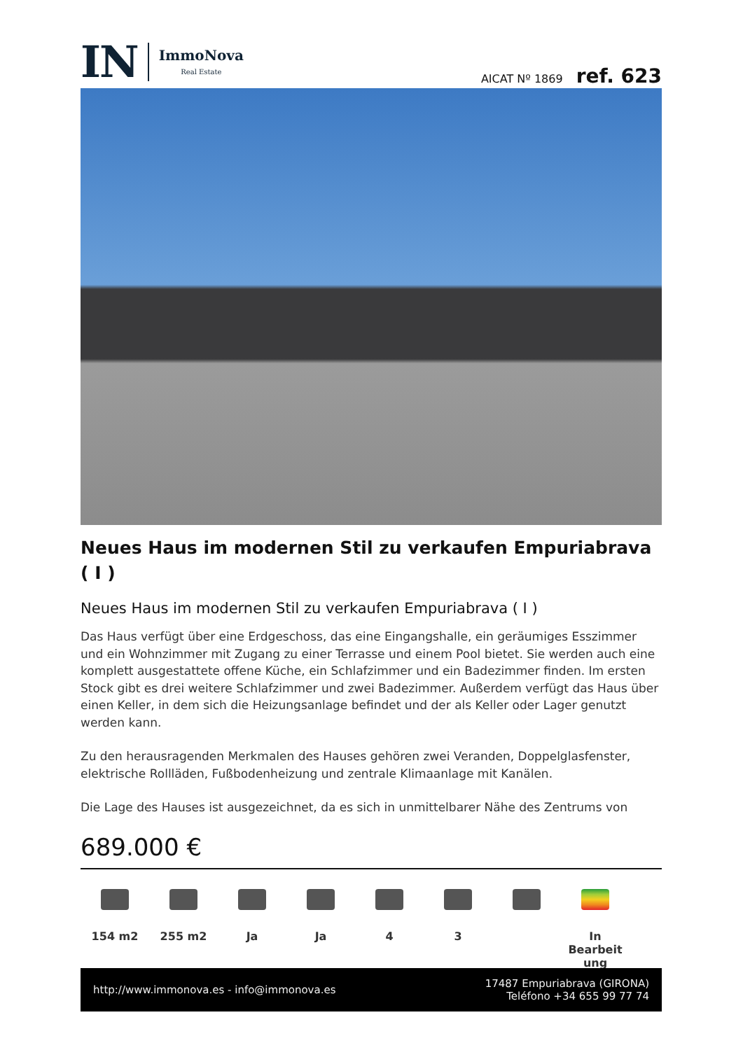IN ImmoNova
Real Estate
AICAT Nº 1869 ref. 623
Neues Haus im modernen Stil zu verkaufen Empuriabrava ( I )
Neues Haus im modernen Stil zu verkaufen Empuriabrava ( I )
Das Haus verfügt über eine Erdgeschoss, das eine Eingangshalle, ein geräumiges Esszimmer und ein Wohnzimmer mit Zugang zu einer Terrasse und einem Pool bietet. Sie werden auch eine komplett ausgestattete offene Küche, ein Schlafzimmer und ein Badezimmer finden. Im ersten Stock gibt es drei weitere Schlafzimmer und zwei Badezimmer. Außerdem verfügt das Haus über einen Keller, in dem sich die Heizungsanlage befindet und der als Keller oder Lager genutzt werden kann.
Zu den herausragenden Merkmalen des Hauses gehören zwei Veranden, Doppelglasfenster, elektrische Rollläden, Fußbodenheizung und zentrale Klimaanlage mit Kanälen.
Die Lage des Hauses ist ausgezeichnet, da es sich in unmittelbarer Nähe des Zentrums von
689.000 €
154 m2 255 m2 Ja Ja 4 3 In Bearbeit ung
http://www.immonova.es - info@immonova.es
17487 Empuriabrava (GIRONA)
Teléfono +34 655 99 77 74